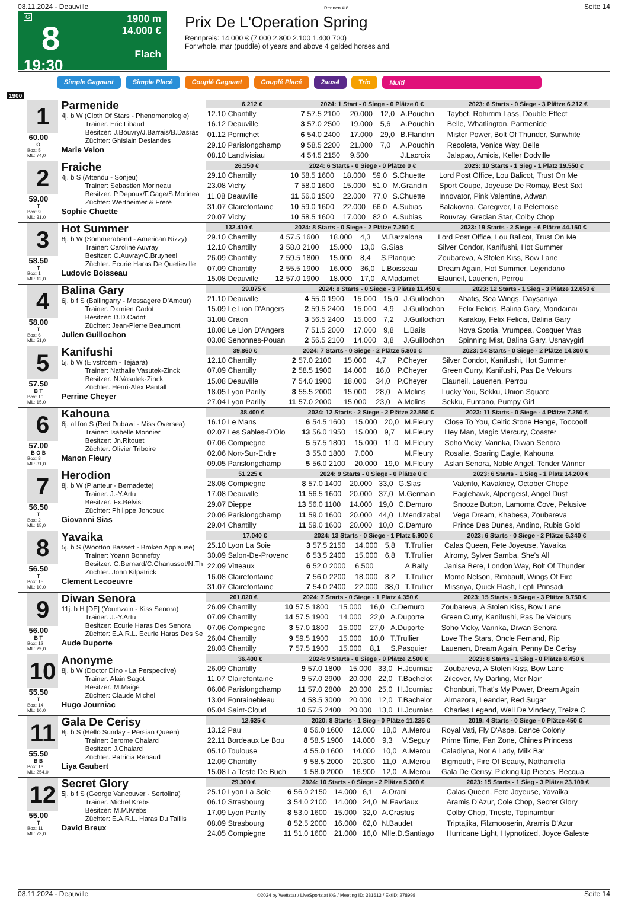08.11.2024 - Deauville Rennen # 8 Seite 14
G
8
19:30
1900 m
14.000 €
Flach
Prix De L'Operation Spring
Rennpreis: 14.000 € (7.000 2.800 2.100 1.400 700)
For whole, mar (puddle) of years and above 4 gelded horses and.
Simple Gagnant Simple Placé Couplé Gagnant Couplé Placé 2aus4 Trio Multi
1900
1
60.00
O
Box: 5
ML: 74,0
Parmenide
4j. b W (Cloth Of Stars - Phenomenologie)
Trainer: Eric Libaud
Besitzer: J.Bouvry/J.Barrais/B.Dasras
Züchter: Ghislain Deslandes
Marie Velon
| 6.212 € | 2024: 1 Start - 0 Siege - 0 Plätze 0 € | | | | | | 2023: 6 Starts - 0 Siege - 3 Plätze 6.212 € |
| --- | --- | --- | --- | --- | --- | --- | --- |
| 12.10 Chantilly | 7 | 57.5 2100 | 20.000 | 12,0 | A.Pouchin | | Taybet, Rohirrim Lass, Double Effect |
| 16.12 Deauville | 3 | 57.0 2500 | 19.000 | 5,6 | A.Pouchin | | Belle, Whatlington, Parmenide |
| 01.12 Pornichet | 6 | 54.0 2400 | 17.000 | 29,0 | B.Flandrin | | Mister Power, Bolt Of Thunder, Sunwhite |
| 29.10 Parislongchamp | 9 | 58.5 2200 | 21.000 | 7,0 | A.Pouchin | | Recoleta, Venice Way, Belle |
| 08.10 Landivisiau | 4 | 54.5 2150 | 9.500 | | J.Lacroix | | Jalapao, Amicis, Keller Dodville |
2
59.00
T
Box: 9
ML: 31,0
Fraiche
4j. b S (Attendu - Sonjeu)
Trainer: Sebastien Morineau
Besitzer: P.Depoux/F.Gage/S.Morinea
Züchter: Wertheimer & Frere
Sophie Chuette
| 26.150 € | 2024: 6 Starts - 0 Siege - 0 Plätze 0 € | | | | | | 2023: 10 Starts - 1 Sieg - 1 Platz 19.550 € |
| --- | --- | --- | --- | --- | --- | --- | --- |
| 29.10 Chantilly | 10 | 58.5 1600 | 18.000 | 59,0 | S.Chuette | | Lord Post Office, Lou Balicot, Trust On Me |
| 23.08 Vichy | 7 | 58.0 1600 | 15.000 | 51,0 | M.Grandin | | Sport Coupe, Joyeuse De Romay, Best Sixt |
| 11.08 Deauville | 11 | 56.0 1500 | 22.000 | 77,0 | S.Chuette | | Innovator, Pink Valentine, Adwan |
| 31.07 Clairefontaine | 10 | 59.0 1600 | 22.000 | 66,0 | A.Subias | | Balakovna, Caregiver, La Pelemoise |
| 20.07 Vichy | 10 | 58.5 1600 | 17.000 | 82,0 | A.Subias | | Rouvray, Grecian Star, Colby Chop |
3
58.50
T
Box: 1
ML: 12,0
Hot Summer
8j. b W (Sommerabend - American Nizzy)
Trainer: Caroline Auvray
Besitzer: C.Auvray/C.Bruyneel
Züchter: Ecurie Haras De Quetieville
Ludovic Boisseau
| 132.410 € | 2024: 8 Starts - 0 Siege - 2 Plätze 7.250 € | | | | | | 2023: 19 Starts - 2 Siege - 6 Plätze 44.150 € |
| --- | --- | --- | --- | --- | --- | --- | --- |
| 29.10 Chantilly | 4 | 57.5 1600 | 18.000 | 4,3 | M.Barzalona | | Lord Post Office, Lou Balicot, Trust On Me |
| 12.10 Chantilly | 3 | 58.0 2100 | 15.000 | 13,0 | G.Sias | | Silver Condor, Kanifushi, Hot Summer |
| 26.09 Chantilly | 7 | 59.5 1800 | 15.000 | 8,4 | S.Planque | | Zoubareva, A Stolen Kiss, Bow Lane |
| 07.09 Chantilly | 2 | 55.5 1900 | 16.000 | 36,0 | L.Boisseau | | Dream Again, Hot Summer, Lejendario |
| 15.08 Deauville | 12 | 57.0 1900 | 18.000 | 17,0 | A.Madamet | | Elauneil, Lauenen, Perrou |
4
58.00
T
Box: 6
ML: 51,0
Balina Gary
6j. b f S (Ballingarry - Messagere D'Amour)
Trainer: Damien Cadot
Besitzer: D.D.Cadot
Züchter: Jean-Pierre Beaumont
Julien Guillochon
| 29.075 € | 2024: 8 Starts - 0 Siege - 3 Plätze 11.450 € | | | | | | 2023: 12 Starts - 1 Sieg - 3 Plätze 12.650 € |
| --- | --- | --- | --- | --- | --- | --- | --- |
| 21.10 Deauville | 4 | 55.0 1900 | 15.000 | 15,0 | J.Guillochon | | Ahatis, Sea Wings, Daysaniya |
| 15.09 Le Lion D'Angers | 2 | 59.5 2400 | 15.000 | 4,9 | J.Guillochon | | Felix Felicis, Balina Gary, Mondainai |
| 31.08 Craon | 3 | 56.5 2400 | 15.000 | 7,2 | J.Guillochon | | Karakoy, Felix Felicis, Balina Gary |
| 18.08 Le Lion D'Angers | 7 | 51.5 2000 | 17.000 | 9,8 | L.Bails | | Nova Scotia, Vrumpea, Cosquer Vras |
| 03.08 Senonnes-Pouan | 2 | 56.5 2100 | 14.000 | 3,8 | J.Guillochon | | Spinning Mist, Balina Gary, Usnavygirl |
5
57.50
B T
Box: 10
ML: 15,0
Kanifushi
5j. b W (Elvstroem - Tejaara)
Trainer: Nathalie Vasutek-Zinck
Besitzer: N.Vasutek-Zinck
Züchter: Henri-Alex Pantall
Perrine Cheyer
| 39.860 € | 2024: 7 Starts - 0 Siege - 2 Plätze 5.800 € | | | | | | 2023: 14 Starts - 0 Siege - 2 Plätze 14.300 € |
| --- | --- | --- | --- | --- | --- | --- | --- |
| 12.10 Chantilly | 2 | 57.0 2100 | 15.000 | 4,7 | P.Cheyer | | Silver Condor, Kanifushi, Hot Summer |
| 07.09 Chantilly | 2 | 58.5 1900 | 14.000 | 16,0 | P.Cheyer | | Green Curry, Kanifushi, Pas De Velours |
| 15.08 Deauville | 7 | 54.0 1900 | 18.000 | 34,0 | P.Cheyer | | Elauneil, Lauenen, Perrou |
| 18.05 Lyon Parilly | 8 | 55.5 2000 | 15.000 | 28,0 | A.Molins | | Lucky You, Sekku, Union Square |
| 27.04 Lyon Parilly | 11 | 57.0 2000 | 15.000 | 23,0 | A.Molins | | Sekku, Funtano, Pumpy Girl |
6
57.00
B O B
Box: 8
ML: 31,0
Kahouna
6j. al fon S (Red Dubawi - Miss Oversea)
Trainer: Isabelle Monnier
Besitzer: Jn.Ritouet
Züchter: Olivier Triboire
Manon Fleury
| 38.400 € | 2024: 12 Starts - 2 Siege - 2 Plätze 22.550 € | | | | | | 2023: 11 Starts - 0 Siege - 4 Plätze 7.250 € |
| --- | --- | --- | --- | --- | --- | --- | --- |
| 16.10 Le Mans | 6 | 54.5 1600 | 15.000 | 20,0 | M.Fleury | | Close To You, Celtic Stone Henge, Toocoolf |
| 02.07 Les Sables-D'Olo | 13 | 56.0 1950 | 15.000 | 9,7 | M.Fleury | | Hey Man, Magic Mercury, Coaster |
| 07.06 Compiegne | 5 | 57.5 1800 | 15.000 | 11,0 | M.Fleury | | Soho Vicky, Varinka, Diwan Senora |
| 02.06 Nort-Sur-Erdre | 3 | 55.0 1800 | 7.000 | | M.Fleury | | Rosalie, Soaring Eagle, Kahouna |
| 09.05 Parislongchamp | 5 | 56.0 2100 | 20.000 | 19,0 | M.Fleury | | Aslan Senora, Noble Angel, Tender Winner |
7
56.50
T
Box: 2
ML: 15,0
Herodion
8j. b W (Planteur - Bernadette)
Trainer: J.-Y.Artu
Besitzer: Fx.Belvisi
Züchter: Philippe Joncoux
Giovanni Sias
| 51.225 € | 2024: 9 Starts - 0 Siege - 0 Plätze 0 € | | | | | | 2023: 6 Starts - 1 Sieg - 1 Platz 14.200 € |
| --- | --- | --- | --- | --- | --- | --- | --- |
| 28.08 Compiegne | 8 | 57.0 1400 | 20.000 | 33,0 | G.Sias | | Valento, Kavakney, October Chope |
| 17.08 Deauville | 11 | 56.5 1600 | 20.000 | 37,0 | M.Germain | | Eaglehawk, Alpengeist, Angel Dust |
| 29.07 Dieppe | 13 | 56.0 1100 | 14.000 | 19,0 | C.Demuro | | Snooze Button, Lamorna Cove, Pelusive |
| 20.06 Parislongchamp | 11 | 59.0 1600 | 20.000 | 44,0 | I.Mendizabal | | Vega Dream, Khabesa, Zoubareva |
| 29.04 Chantilly | 11 | 59.0 1600 | 20.000 | 10,0 | C.Demuro | | Prince Des Dunes, Andino, Rubis Gold |
8
56.50
T
Box: 15
ML: 10,0
Yavaika
5j. b S (Wootton Bassett - Broken Applause)
Trainer: Yoann Bonnefoy
Besitzer: G.Bernard/C.Chanussot/N.Th
Züchter: John Kilpatrick
Clement Lecoeuvre
| 17.040 € | 2024: 13 Starts - 0 Siege - 1 Platz 5.900 € | | | | | | 2023: 6 Starts - 0 Siege - 2 Plätze 6.340 € |
| --- | --- | --- | --- | --- | --- | --- | --- |
| 25.10 Lyon La Soie | 3 | 57.5 2150 | 14.000 | 5,8 | T.Trullier | | Calas Queen, Fete Joyeuse, Yavaika |
| 30.09 Salon-De-Provenc | 6 | 53.5 2400 | 15.000 | 6,8 | T.Trullier | | Alromy, Sylver Samba, She's All |
| 22.09 Vitteaux | 6 | 52.0 2000 | 6.500 | | A.Bally | | Janisa Bere, London Way, Bolt Of Thunder |
| 16.08 Clairefontaine | 7 | 56.0 2200 | 18.000 | 8,2 | T.Trullier | | Momo Nelson, Rimbault, Wings Of Fire |
| 31.07 Clairefontaine | 7 | 54.0 2400 | 22.000 | 38,0 | T.Trullier | | Missriya, Quick Flash, Lepti Prinsadi |
9
56.00
B T
Box: 12
ML: 29,0
Diwan Senora
11j. b H [DE] (Youmzain - Kiss Senora)
Trainer: J.-Y.Artu
Besitzer: Ecurie Haras Des Senora
Züchter: E.A.R.L. Ecurie Haras Des Se
Aude Duporte
| 261.020 € | 2024: 7 Starts - 0 Siege - 1 Platz 4.350 € | | | | | | 2023: 15 Starts - 0 Siege - 3 Plätze 9.750 € |
| --- | --- | --- | --- | --- | --- | --- | --- |
| 26.09 Chantilly | 10 | 57.5 1800 | 15.000 | 16,0 | C.Demuro | | Zoubareva, A Stolen Kiss, Bow Lane |
| 07.09 Chantilly | 14 | 57.5 1900 | 14.000 | 22,0 | A.Duporte | | Green Curry, Kanifushi, Pas De Velours |
| 07.06 Compiegne | 3 | 57.0 1800 | 15.000 | 27,0 | A.Duporte | | Soho Vicky, Varinka, Diwan Senora |
| 26.04 Chantilly | 9 | 59.5 1900 | 15.000 | 10,0 | T.Trullier | | Love The Stars, Oncle Fernand, Rip |
| 28.03 Chantilly | 7 | 57.5 1900 | 15.000 | 8,1 | S.Pasquier | | Lauenen, Dream Again, Penny De Cerisy |
10
55.50
T
Box: 14
ML: 10,0
Anonyme
8j. b W (Doctor Dino - La Perspective)
Trainer: Alain Sagot
Besitzer: M.Maige
Züchter: Claude Michel
Hugo Journiac
| 36.400 € | 2024: 9 Starts - 0 Siege - 0 Plätze 2.500 € | | | | | | 2023: 8 Starts - 1 Sieg - 0 Plätze 8.450 € |
| --- | --- | --- | --- | --- | --- | --- | --- |
| 26.09 Chantilly | 9 | 57.0 1800 | 15.000 | 33,0 | H.Journiac | | Zoubareva, A Stolen Kiss, Bow Lane |
| 11.07 Clairefontaine | 9 | 57.0 2900 | 20.000 | 22,0 | T.Bachelot | | Zilcover, My Darling, Mer Noir |
| 06.06 Parislongchamp | 11 | 57.0 2800 | 20.000 | 25,0 | H.Journiac | | Chonburi, That's My Power, Dream Again |
| 13.04 Fontainebleau | 4 | 58.5 3000 | 20.000 | 12,0 | T.Bachelot | | Almazora, Leander, Red Sugar |
| 05.04 Saint-Cloud | 10 | 57.5 2400 | 20.000 | 13,0 | H.Journiac | | Charles Legend, Well De Vindecy, Treize C |
11
55.50
B B
Box: 13
ML: 254,0
Gala De Cerisy
8j. b S (Hello Sunday - Persian Queen)
Trainer: Jerome Chalard
Besitzer: J.Chalard
Züchter: Patricia Renaud
Liya Gaubert
| 12.625 € | 2020: 8 Starts - 1 Sieg - 0 Plätze 11.225 € | | | | | | 2019: 4 Starts - 0 Siege - 0 Plätze 450 € |
| --- | --- | --- | --- | --- | --- | --- | --- |
| 13.12 Pau | 8 | 56.0 1600 | 12.000 | 18,0 | A.Merou | | Royal Vati, Fly D'Aspe, Dance Colony |
| 22.11 Bordeaux Le Bou | 8 | 58.5 1900 | 14.000 | 9,3 | V.Seguy | | Prime Time, Fan Zone, Chines Princess |
| 05.10 Toulouse | 4 | 55.0 1600 | 14.000 | 10,0 | A.Merou | | Caladiyna, Not A Lady, Milk Bar |
| 12.09 Chantilly | 9 | 58.5 2000 | 20.300 | 11,0 | A.Merou | | Bigmouth, Fire Of Beauty, Nathaniella |
| 15.08 La Teste De Buch | 1 | 58.0 2000 | 16.900 | 12,0 | A.Merou | | Gala De Cerisy, Picking Up Pieces, Becqua |
12
55.00
T
Box: 11
ML: 73,0
Secret Glory
5j. b f S (George Vancouver - Sertolina)
Trainer: Michel Krebs
Besitzer: M.M.Krebs
Züchter: E.A.R.L. Haras Du Taillis
David Breux
| 29.300 € | 2024: 10 Starts - 0 Siege - 2 Plätze 5.300 € | | | | | | 2023: 15 Starts - 1 Sieg - 3 Plätze 23.100 € |
| --- | --- | --- | --- | --- | --- | --- | --- |
| 25.10 Lyon La Soie | 6 | 56.0 2150 | 14.000 | 6,1 | A.Orani | | Calas Queen, Fete Joyeuse, Yavaika |
| 06.10 Strasbourg | 3 | 54.0 2100 | 14.000 | 24,0 | M.Favriaux | | Aramis D'Azur, Cole Chop, Secret Glory |
| 17.09 Lyon Parilly | 8 | 53.0 1600 | 15.000 | 32,0 | A.Crastus | | Colby Chop, Trieste, Topinambur |
| 08.09 Strasbourg | 8 | 52.5 2000 | 16.000 | 62,0 | N.Baudet | | Triptajika, Filzmooserin, Aramis D'Azur |
| 24.05 Compiegne | 11 | 51.0 1600 | 21.000 | 16,0 | Mlle.D.Santiago | | Hurricane Light, Hypnotized, Joyce Galeste |
08.11.2024 - Deauville ©2024 by Wettstar / LiveSports.at KG / Meeting ID: 381613 / ExtID: 278998 Seite 14